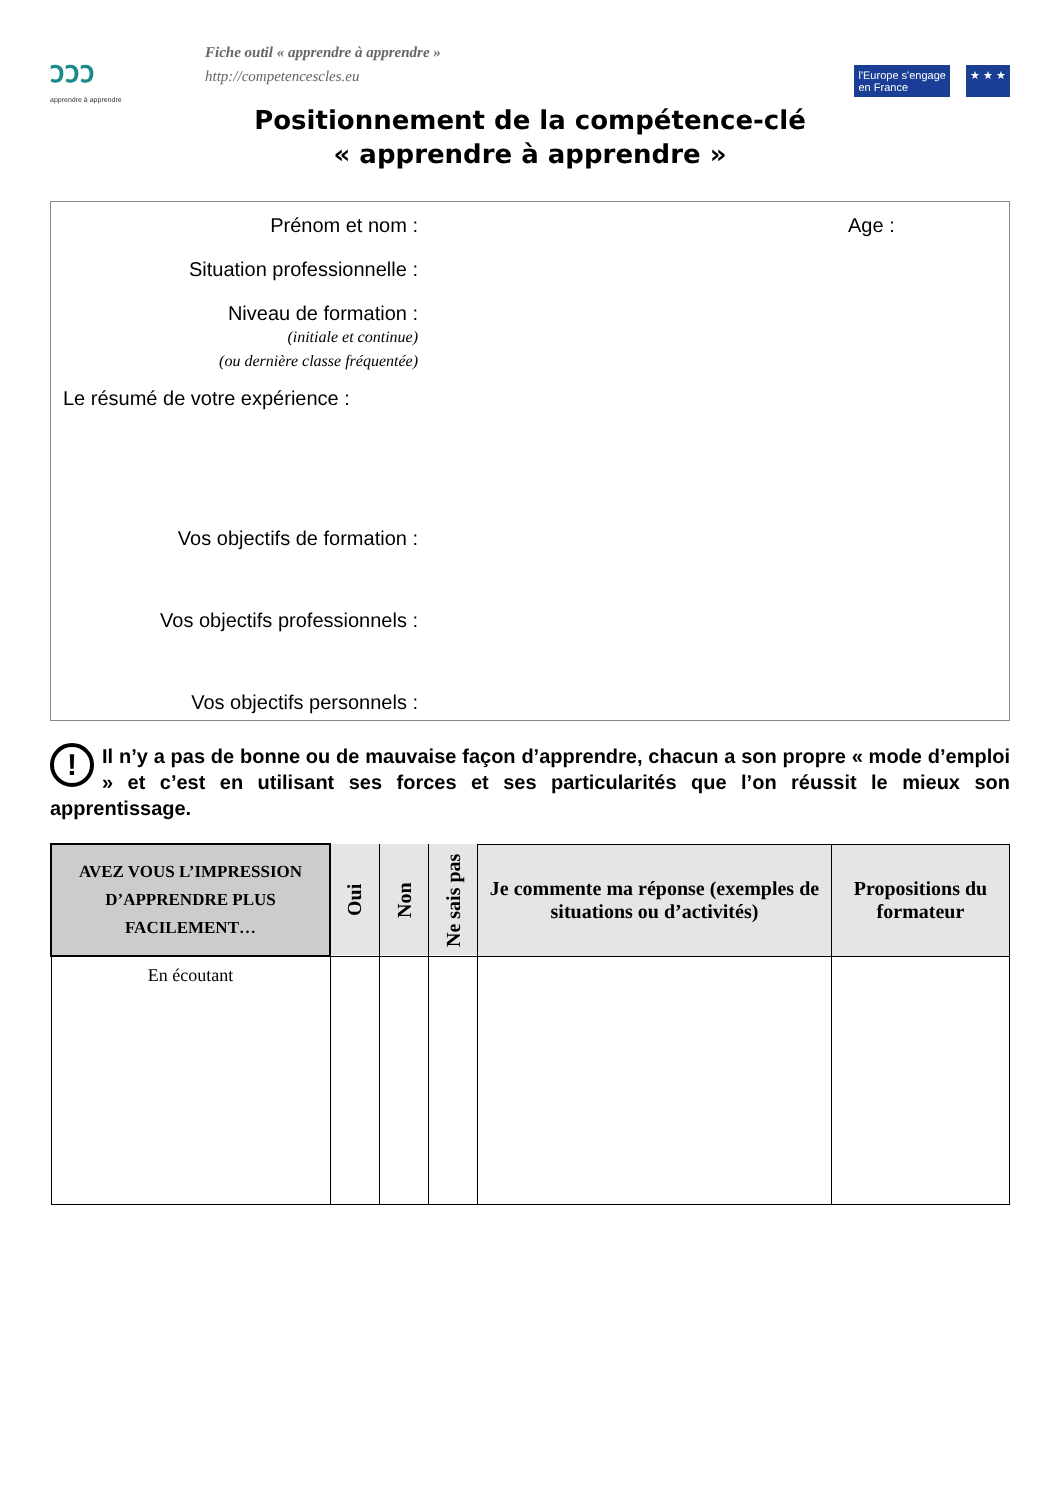ววว
apprendre à apprendre
Fiche outil « apprendre à apprendre »
http://competencescles.eu
l'Europe s'engage
en France
★ ★ ★
Positionnement de la compétence-clé
« apprendre à apprendre »
Prénom et nom : Age :
Situation professionnelle :
Niveau de formation :
(initiale et continue)
(ou dernière classe fréquentée)
Le résumé de votre expérience :
Vos objectifs de formation :
Vos objectifs professionnels :
Vos objectifs personnels :
! Il n’y a pas de bonne ou de mauvaise façon d’apprendre, chacun a son propre « mode d’emploi » et c’est en utilisant ses forces et ses particularités que l’on réussit le mieux son apprentissage.
| AVEZ VOUS L’IMPRESSION D’APPRENDRE PLUS FACILEMENT… | Oui | Non | Ne sais pas | Je commente ma réponse (exemples de situations ou d’activités) | Propositions du formateur |
| --- | --- | --- | --- | --- | --- |
| En écoutant | | | | | |